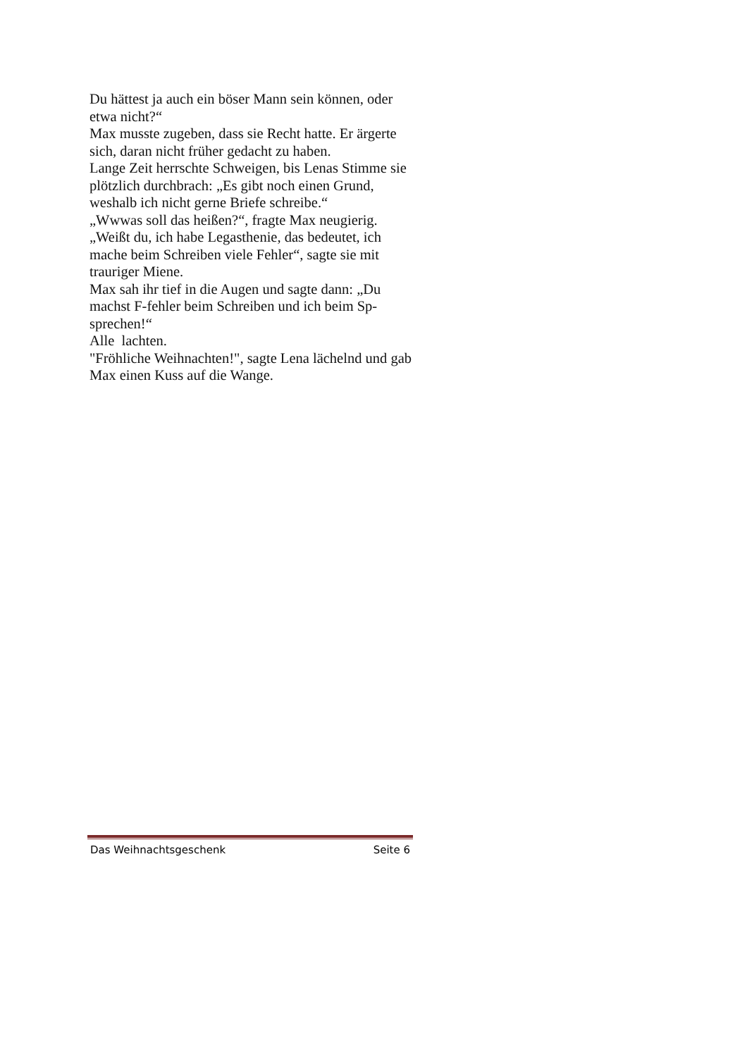Du hättest ja auch ein böser Mann sein können, oder etwa nicht?“
Max musste zugeben, dass sie Recht hatte. Er ärgerte sich, daran nicht früher gedacht zu haben.
Lange Zeit herrschte Schweigen, bis Lenas Stimme sie plötzlich durchbrach: „Es gibt noch einen Grund, weshalb ich nicht gerne Briefe schreibe.“
„Wwwas soll das heißen?“, fragte Max neugierig.
„Weißt du, ich habe Legasthenie, das bedeutet, ich mache beim Schreiben viele Fehler“, sagte sie mit trauriger Miene.
Max sah ihr tief in die Augen und sagte dann: „Du machst F-fehler beim Schreiben und ich beim Sp-sprechen!“
Alle lachten.
"Fröhliche Weihnachten!", sagte Lena lächelnd und gab Max einen Kuss auf die Wange.
Das Weihnachtsgeschenk Seite 6